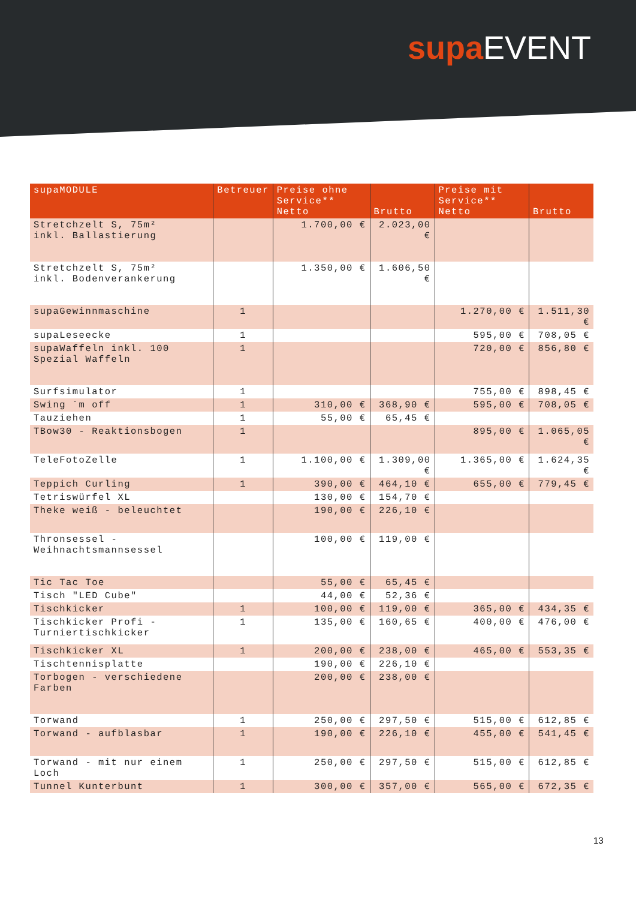supa EVENT
| supaMODULE | Betreuer | Preise ohne Service** Netto | Brutto | Preise mit Service** Netto | Brutto |
| --- | --- | --- | --- | --- | --- |
| Stretchzelt S, 75m² inkl. Ballastierung | | 1.700,00 € | 2.023,00 € | | |
| Stretchzelt S, 75m² inkl. Bodenverankerung | | 1.350,00 € | 1.606,50 € | | |
| supaGewinnmaschine | 1 | | | 1.270,00 € | 1.511,30 € |
| supaLeseecke | 1 | | | 595,00 € | 708,05 € |
| supaWaffeln inkl. 100 Spezial Waffeln | 1 | | | 720,00 € | 856,80 € |
| Surfsimulator | 1 | | | 755,00 € | 898,45 € |
| Swing ´m off | 1 | 310,00 € | 368,90 € | 595,00 € | 708,05 € |
| Tauziehen | 1 | 55,00 € | 65,45 € | | |
| TBow30 - Reaktionsbogen | 1 | | | 895,00 € | 1.065,05 € |
| TeleFotoZelle | 1 | 1.100,00 € | 1.309,00 € | 1.365,00 € | 1.624,35 € |
| Teppich Curling | 1 | 390,00 € | 464,10 € | 655,00 € | 779,45 € |
| Tetriswürfel XL | | 130,00 € | 154,70 € | | |
| Theke weiß - beleuchtet | | 190,00 € | 226,10 € | | |
| Thronsessel - Weihnachtsmannsessel | | 100,00 € | 119,00 € | | |
| Tic Tac Toe | | 55,00 € | 65,45 € | | |
| Tisch "LED Cube" | | 44,00 € | 52,36 € | | |
| Tischkicker | 1 | 100,00 € | 119,00 € | 365,00 € | 434,35 € |
| Tischkicker Profi - Turniertischkicker | 1 | 135,00 € | 160,65 € | 400,00 € | 476,00 € |
| Tischkicker XL | 1 | 200,00 € | 238,00 € | 465,00 € | 553,35 € |
| Tischtennisplatte | | 190,00 € | 226,10 € | | |
| Torbogen - verschiedene Farben | | 200,00 € | 238,00 € | | |
| Torwand | 1 | 250,00 € | 297,50 € | 515,00 € | 612,85 € |
| Torwand - aufblasbar | 1 | 190,00 € | 226,10 € | 455,00 € | 541,45 € |
| Torwand - mit nur einem Loch | 1 | 250,00 € | 297,50 € | 515,00 € | 612,85 € |
| Tunnel Kunterbunt | 1 | 300,00 € | 357,00 € | 565,00 € | 672,35 € |
13